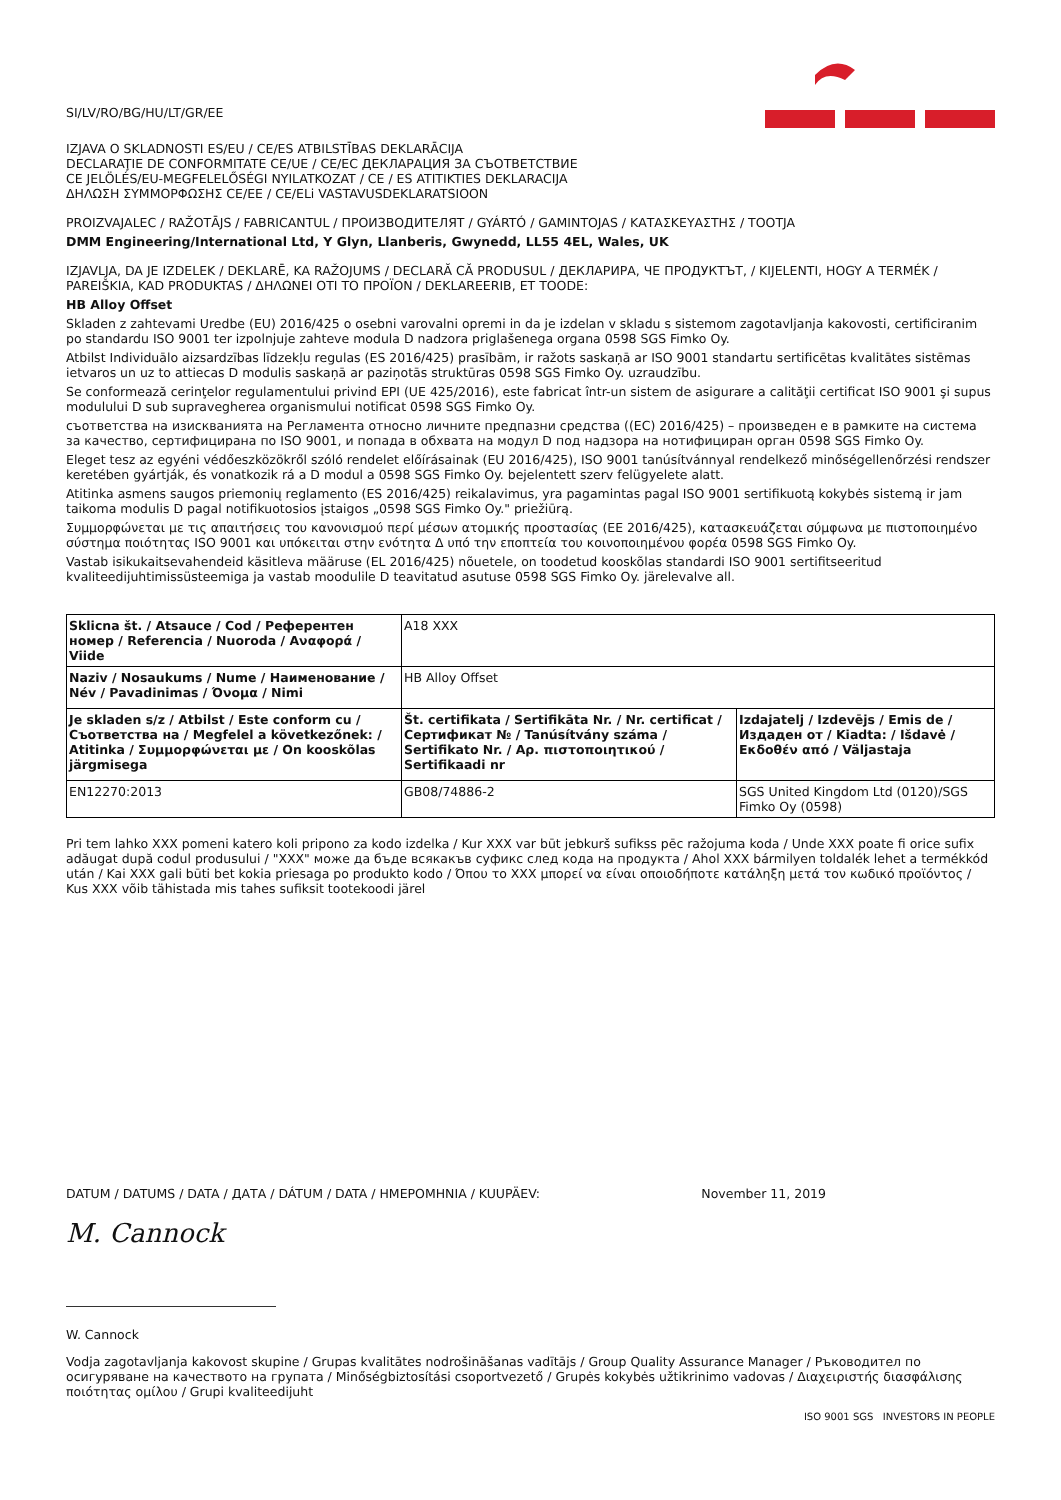SI/LV/RO/BG/HU/LT/GR/EE
IZJAVA O SKLADNOSTI ES/EU / CE/ES ATBILSTĪBAS DEKLARĀCIJA
DECLARAŢIE DE CONFORMITATE CE/UE / CE/ЕС ДЕКЛАРАЦИЯ ЗА СЪОТВЕТСТВИЕ
CE JELÖLÉS/EU-MEGFELELŐSÉGI NYILATKOZAT / CE / ES ATITIKTIES DEKLARACIJA
ΔΗΛΩΣΗ ΣΥΜΜΟΡΦΩΣΗΣ CE/EE / CE/ELi VASTAVUSDEKLARATSIOON
PROIZVAJALEC / RAŽOTĀJS / FABRICANTUL / ПРОИЗВОДИТЕЛЯТ / GYÁRTÓ / GAMINTOJAS / ΚΑΤΑΣΚΕΥΑΣΤΗΣ / TOOTJA
DMM Engineering/International Ltd, Y Glyn, Llanberis, Gwynedd, LL55 4EL, Wales, UK
IZJAVLJA, DA JE IZDELEK / DEKLARĒ, KA RAŽOJUMS / DECLARĂ CĂ PRODUSUL / ДЕКЛАРИРА, ЧЕ ПРОДУКТЪТ, / KIJELENTI, HOGY A TERMÉK / PAREIŠKIA, KAD PRODUKTAS / ΔΗΛΩΝΕΙ ΟΤΙ ΤΟ ΠΡΟΪΟΝ / DEKLAREERIB, ET TOODE:
HB Alloy Offset
Skladen z zahtevami Uredbe (EU) 2016/425 o osebni varovalni opremi in da je izdelan v skladu s sistemom zagotavljanja kakovosti, certificiranim po standardu ISO 9001 ter izpolnjuje zahteve modula D nadzora priglašenega organa 0598 SGS Fimko Oy.
Atbilst Individuālo aizsardzības līdzekļu regulas (ES 2016/425) prasībām, ir ražots saskaņā ar ISO 9001 standartu sertificētas kvalitātes sistēmas ietvaros un uz to attiecas D modulis saskaņā ar paziņotās struktūras 0598 SGS Fimko Oy. uzraudzību.
Se conformează cerinţelor regulamentului privind EPI (UE 425/2016), este fabricat într-un sistem de asigurare a calităţii certificat ISO 9001 şi supus modulului D sub supravegherea organismului notificat 0598 SGS Fimko Oy.
съответства на изискванията на Регламента относно личните предпазни средства ((ЕС) 2016/425) – произведен е в рамките на система за качество, сертифицирана по ISO 9001, и попада в обхвата на модул D под надзора на нотифициран орган 0598 SGS Fimko Oy.
Eleget tesz az egyéni védőeszközökről szóló rendelet előírásainak (EU 2016/425), ISO 9001 tanúsítvánnyal rendelkező minőségellenőrzési rendszer keretében gyártják, és vonatkozik rá a D modul a 0598 SGS Fimko Oy. bejelentett szerv felügyelete alatt.
Atitinka asmens saugos priemonių reglamento (ES 2016/425) reikalavimus, yra pagamintas pagal ISO 9001 sertifikuotą kokybės sistemą ir jam taikoma modulis D pagal notifikuotosios įstaigos „0598 SGS Fimko Oy." priežiūrą.
Συμμορφώνεται με τις απαιτήσεις του κανονισμού περί μέσων ατομικής προστασίας (ΕΕ 2016/425), κατασκευάζεται σύμφωνα με πιστοποιημένο σύστημα ποιότητας ISO 9001 και υπόκειται στην ενότητα Δ υπό την εποπτεία του κοινοποιημένου φορέα 0598 SGS Fimko Oy.
Vastab isikukaitsevahendeid käsitleva määruse (EL 2016/425) nõuetele, on toodetud kooskõlas standardi ISO 9001 sertifitseeritud kvaliteedijuhtimissüsteemiga ja vastab moodulile D teavitatud asutuse 0598 SGS Fimko Oy. järelevalve all.
| Sklicna št. / Atsauce / Cod / Референтен номер / Referencia / Nuoroda / Αναφορά / Viide | A18 XXX | |
| Naziv / Nosaukums / Nume / Наименование / Név / Pavadinimas / Όνομα / Nimi | HB Alloy Offset | |
| Je skladen s/z / Atbilst / Este conform cu / Съответства на / Megfelel a következőnek: / Atitinka / Συμμορφώνεται με / On kooskõlas järgmisega | Št. certifikata / Sertifikāta Nr. / Nr. certificat / Сертификат № / Tanúsítvány száma / Sertifikato Nr. / Αρ. πιστοποιητικού / Sertifikaadi nr | Izdajatelj / Izdevējs / Emis de / Издаден от / Kiadta: / Išdavė / Εκδοθέν από / Väljastaja |
| EN12270:2013 | GB08/74886-2 | SGS United Kingdom Ltd (0120)/SGS Fimko Oy (0598) |
Pri tem lahko XXX pomeni katero koli pripono za kodo izdelka / Kur XXX var būt jebkurš sufikss pēc ražojuma koda / Unde XXX poate fi orice sufix adăugat după codul produsului / "XXX" може да бъде всякакъв суфикс след кода на продукта / Ahol XXX bármilyen toldalék lehet a termékkód után / Kai XXX gali būti bet kokia priesaga po produkto kodo / Όπου το XXX μπορεί να είναι οποιοδήποτε κατάληξη μετά τον κωδικό προϊόντος / Kus XXX võib tähistada mis tahes sufiksit tootekoodi järel
DATUM / DATUMS / DATA / ДАТА / DÁTUM / DATA / ΗΜΕΡΟΜΗΝΙΑ / KUUPÄEV: November 11, 2019
M. Cannock
W. Cannock
Vodja zagotavljanja kakovost skupine / Grupas kvalitātes nodrošināšanas vadītājs / Group Quality Assurance Manager / Ръководител по осигуряване на качеството на групата / Minőségbiztosítási csoportvezető / Grupės kokybės užtikrinimo vadovas / Διαχειριστής διασφάλισης ποιότητας ομίλου / Grupi kvaliteedijuht
ISO 9001 SGS INVESTORS IN PEOPLE